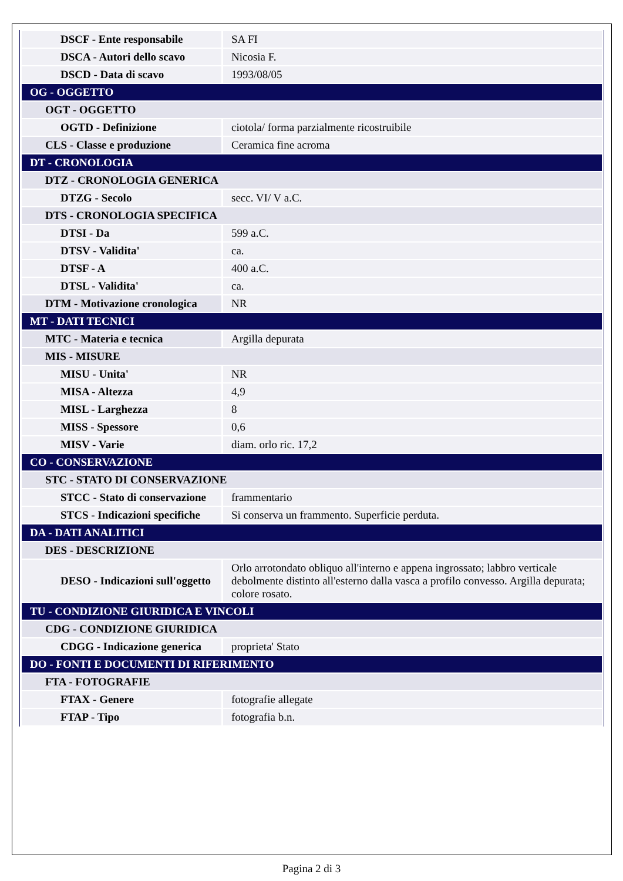| DSCF - Ente responsabile | SA FI |
| DSCA - Autori dello scavo | Nicosia F. |
| DSCD - Data di scavo | 1993/08/05 |
| OG - OGGETTO | |
| OGT - OGGETTO | |
| OGTD - Definizione | ciotola/ forma parzialmente ricostruibile |
| CLS - Classe e produzione | Ceramica fine acroma |
| DT - CRONOLOGIA | |
| DTZ - CRONOLOGIA GENERICA | |
| DTZG - Secolo | secc. VI/ V a.C. |
| DTS - CRONOLOGIA SPECIFICA | |
| DTSI - Da | 599 a.C. |
| DTSV - Validita' | ca. |
| DTSF - A | 400 a.C. |
| DTSL - Validita' | ca. |
| DTM - Motivazione cronologica | NR |
| MT - DATI TECNICI | |
| MTC - Materia e tecnica | Argilla depurata |
| MIS - MISURE | |
| MISU - Unita' | NR |
| MISA - Altezza | 4,9 |
| MISL - Larghezza | 8 |
| MISS - Spessore | 0,6 |
| MISV - Varie | diam. orlo ric. 17,2 |
| CO - CONSERVAZIONE | |
| STC - STATO DI CONSERVAZIONE | |
| STCC - Stato di conservazione | frammentario |
| STCS - Indicazioni specifiche | Si conserva un frammento. Superficie perduta. |
| DA - DATI ANALITICI | |
| DES - DESCRIZIONE | |
| DESO - Indicazioni sull'oggetto | Orlo arrotondato obliquo all'interno e appena ingrossato; labbro verticale debolmente distinto all'esterno dalla vasca a profilo convesso. Argilla depurata; colore rosato. |
| TU - CONDIZIONE GIURIDICA E VINCOLI | |
| CDG - CONDIZIONE GIURIDICA | |
| CDGG - Indicazione generica | proprieta' Stato |
| DO - FONTI E DOCUMENTI DI RIFERIMENTO | |
| FTA - FOTOGRAFIE | |
| FTAX - Genere | fotografie allegate |
| FTAP - Tipo | fotografia b.n. |
Pagina 2 di 3